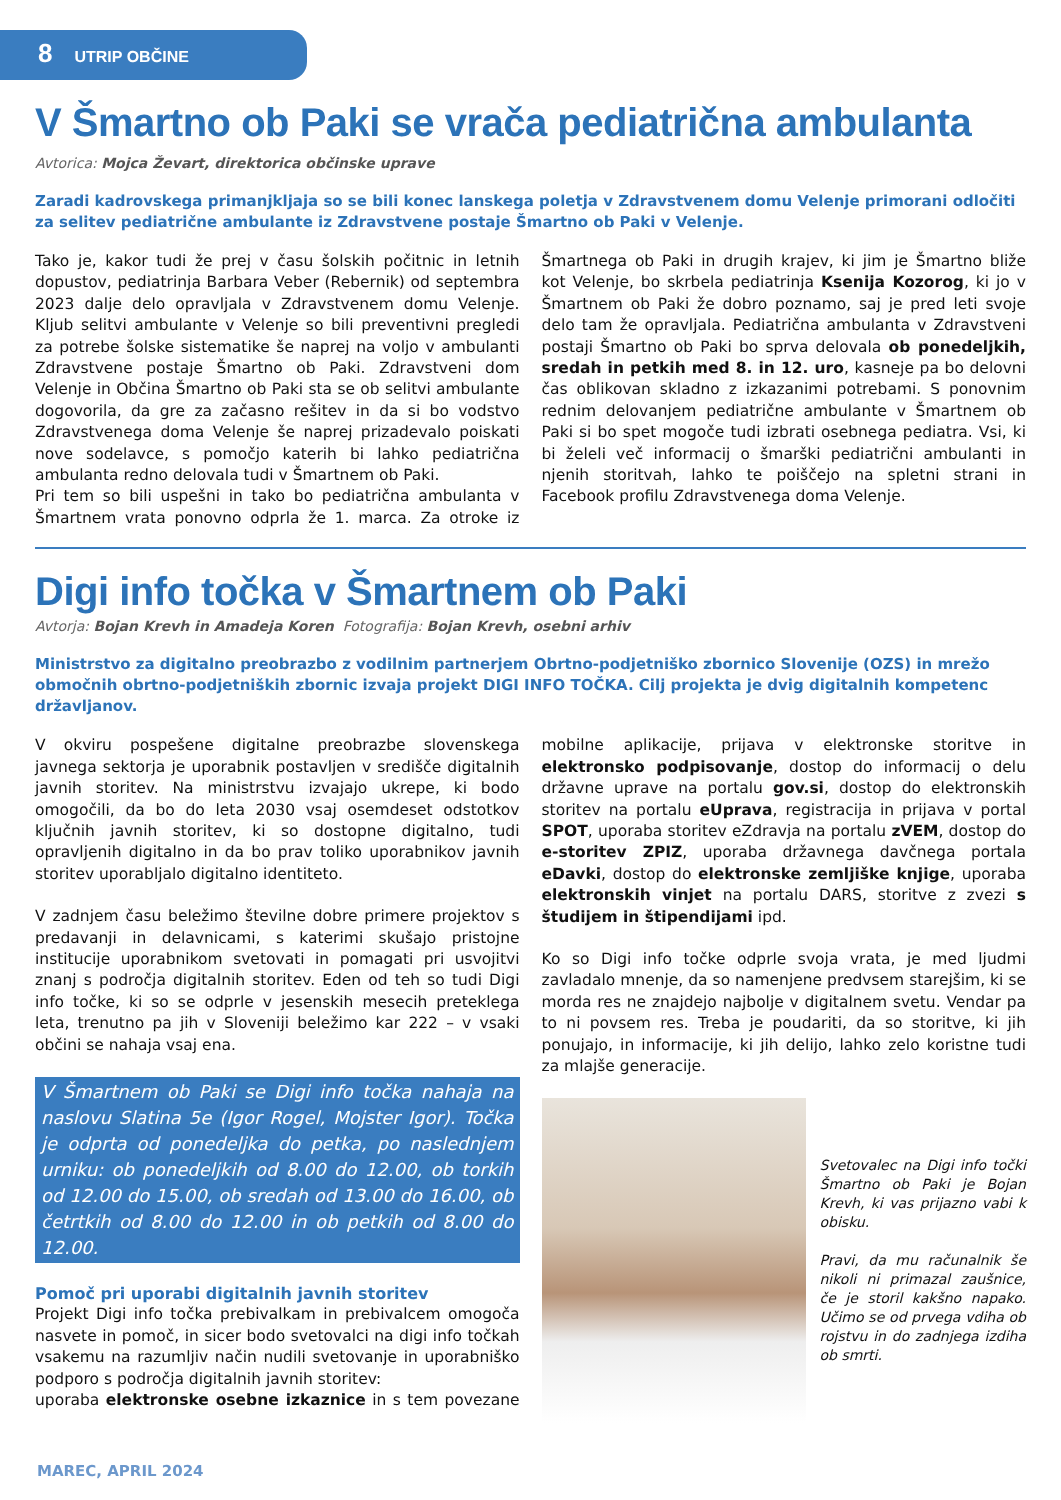8 UTRIP OBČINE
V Šmartno ob Paki se vrača pediatrična ambulanta
Avtorica: Mojca Ževart, direktorica občinske uprave
Zaradi kadrovskega primanjkljaja so se bili konec lanskega poletja v Zdravstvenem domu Velenje primorani odločiti za selitev pediatrične ambulante iz Zdravstvene postaje Šmartno ob Paki v Velenje.
Tako je, kakor tudi že prej v času šolskih počitnic in letnih dopustov, pediatrinja Barbara Veber (Rebernik) od septembra 2023 dalje delo opravljala v Zdravstvenem domu Velenje. Kljub selitvi ambulante v Velenje so bili preventivni pregledi za potrebe šolske sistematike še naprej na voljo v ambulanti Zdravstvene postaje Šmartno ob Paki. Zdravstveni dom Velenje in Občina Šmartno ob Paki sta se ob selitvi ambulante dogovorila, da gre za začasno rešitev in da si bo vodstvo Zdravstvenega doma Velenje še naprej prizadevalo poiskati nove sodelavce, s pomočjo katerih bi lahko pediatrična ambulanta redno delovala tudi v Šmartnem ob Paki.
Pri tem so bili uspešni in tako bo pediatrična ambulanta v Šmartnem vrata ponovno odprla že 1. marca. Za otroke iz Šmartnega ob Paki in drugih krajev, ki jim je Šmartno bliže kot Velenje, bo skrbela pediatrinja Ksenija Kozorog, ki jo v Šmartnem ob Paki že dobro poznamo, saj je pred leti svoje delo tam že opravljala. Pediatrična ambulanta v Zdravstveni postaji Šmartno ob Paki bo sprva delovala ob ponedeljkih, sredah in petkih med 8. in 12. uro, kasneje pa bo delovni čas oblikovan skladno z izkazanimi potrebami. S ponovnim rednim delovanjem pediatrične ambulante v Šmartnem ob Paki si bo spet mogoče tudi izbrati osebnega pediatra. Vsi, ki bi želeli več informacij o šmarški pediatrični ambulanti in njenih storitvah, lahko te poiščejo na spletni strani in Facebook profilu Zdravstvenega doma Velenje.
Digi info točka v Šmartnem ob Paki
Avtorja: Bojan Krevh in Amadeja Koren Fotografija: Bojan Krevh, osebni arhiv
Ministrstvo za digitalno preobrazbo z vodilnim partnerjem Obrtno-podjetniško zbornico Slovenije (OZS) in mrežo območnih obrtno-podjetniških zbornic izvaja projekt DIGI INFO TOČKA. Cilj projekta je dvig digitalnih kompetenc državljanov.
V okviru pospešene digitalne preobrazbe slovenskega javnega sektorja je uporabnik postavljen v središče digitalnih javnih storitev. Na ministrstvu izvajajo ukrepe, ki bodo omogočili, da bo do leta 2030 vsaj osemdeset odstotkov ključnih javnih storitev, ki so dostopne digitalno, tudi opravljenih digitalno in da bo prav toliko uporabnikov javnih storitev uporabljalo digitalno identiteto.
V zadnjem času beležimo številne dobre primere projektov s predavanji in delavnicami, s katerimi skušajo pristojne institucije uporabnikom svetovati in pomagati pri usvojitvi znanj s področja digitalnih storitev. Eden od teh so tudi Digi info točke, ki so se odprle v jesenskih mesecih preteklega leta, trenutno pa jih v Sloveniji beležimo kar 222 – v vsaki občini se nahaja vsaj ena.
V Šmartnem ob Paki se Digi info točka nahaja na naslovu Slatina 5e (Igor Rogel, Mojster Igor). Točka je odprta od ponedeljka do petka, po naslednjem urniku: ob ponedeljkih od 8.00 do 12.00, ob torkih od 12.00 do 15.00, ob sredah od 13.00 do 16.00, ob četrtkih od 8.00 do 12.00 in ob petkih od 8.00 do 12.00.
Pomoč pri uporabi digitalnih javnih storitev
Projekt Digi info točka prebivalkam in prebivalcem omogoča nasvete in pomoč, in sicer bodo svetovalci na digi info točkah vsakemu na razumljiv način nudili svetovanje in uporabniško podporo s področja digitalnih javnih storitev:
uporaba elektronske osebne izkaznice in s tem povezane mobilne aplikacije, prijava v elektronske storitve in elektronsko podpisovanje, dostop do informacij o delu državne uprave na portalu gov.si, dostop do elektronskih storitev na portalu eUprava, registracija in prijava v portal SPOT, uporaba storitev eZdravja na portalu zVEM, dostop do e-storitev ZPIZ, uporaba državnega davčnega portala eDavki, dostop do elektronske zemljiške knjige, uporaba elektronskih vinjet na portalu DARS, storitve z zvezi s študijem in štipendijami ipd.
Ko so Digi info točke odprle svoja vrata, je med ljudmi zavladalo mnenje, da so namenjene predvsem starejšim, ki se morda res ne znajdejo najbolje v digitalnem svetu. Vendar pa to ni povsem res. Treba je poudariti, da so storitve, ki jih ponujajo, in informacije, ki jih delijo, lahko zelo koristne tudi za mlajše generacije.
Svetovalec na Digi info točki Šmartno ob Paki je Bojan Krevh, ki vas prijazno vabi k obisku.
Pravi, da mu računalnik še nikoli ni primazal zaušnice, če je storil kakšno napako. Učimo se od prvega vdiha ob rojstvu in do zadnjega izdiha ob smrti.
MAREC, APRIL 2024